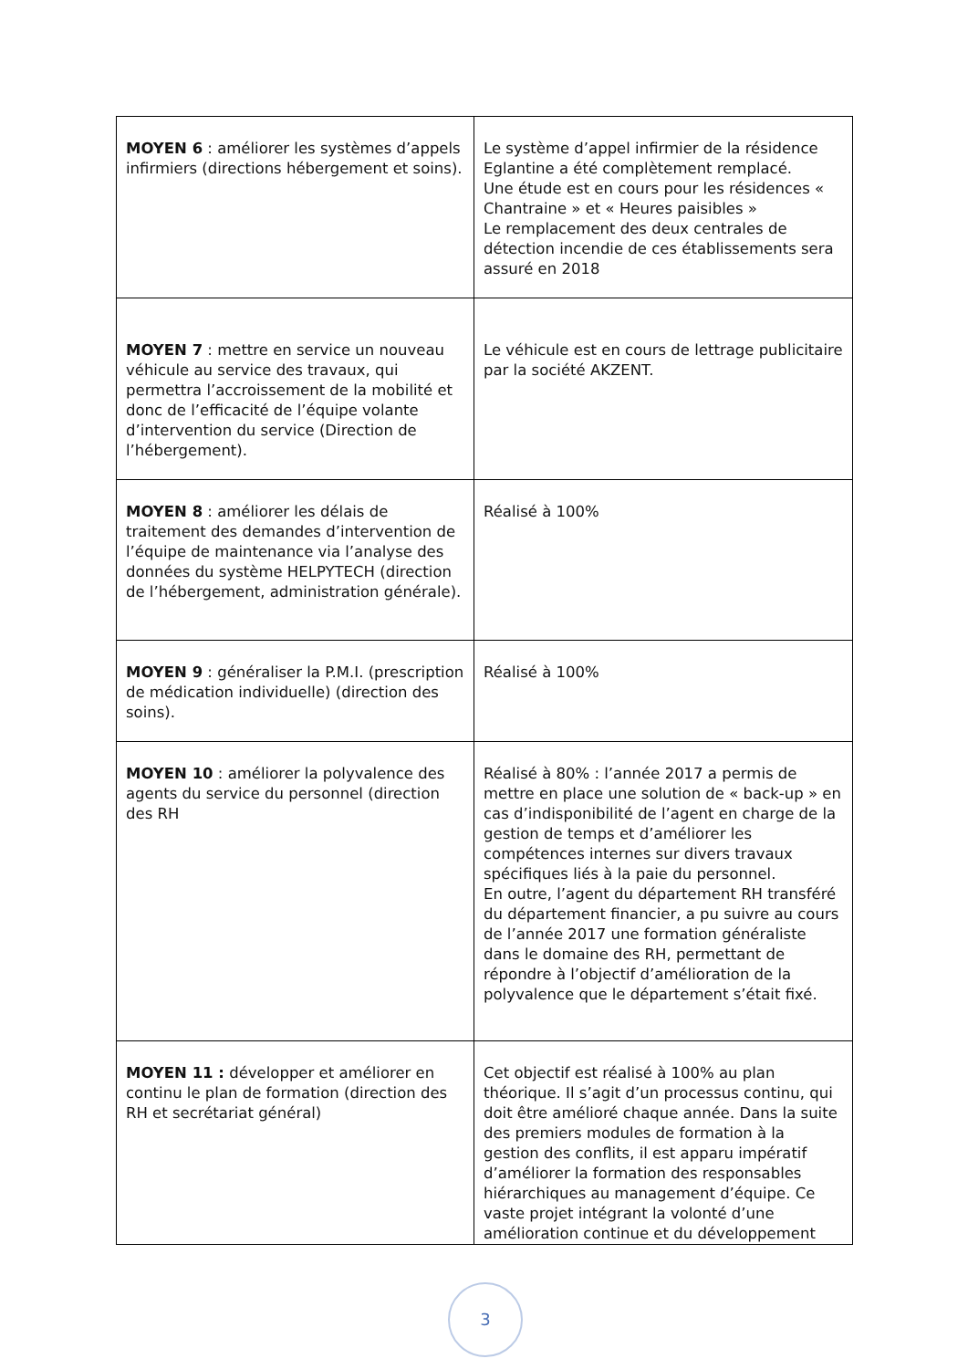| MOYEN 6 : améliorer les systèmes d’appels infirmiers (directions hébergement et soins). | Le système d’appel infirmier de la résidence Eglantine a été complètement remplacé. Une étude est en cours pour les résidences « Chantraine » et « Heures paisibles » Le remplacement des deux centrales de détection incendie de ces établissements sera assuré en 2018 |
| MOYEN 7 : mettre en service un nouveau véhicule au service des travaux, qui permettra l’accroissement de la mobilité et donc de l’efficacité de l’équipe volante d’intervention du service (Direction de l’hébergement). | Le véhicule est en cours de lettrage publicitaire par la société AKZENT. |
| MOYEN 8 : améliorer les délais de traitement des demandes d’intervention de l’équipe de maintenance via l’analyse des données du système HELPYTECH (direction de l’hébergement, administration générale). | Réalisé à 100% |
| MOYEN 9 : généraliser la P.M.I. (prescription de médication individuelle) (direction des soins). | Réalisé à 100% |
| MOYEN 10 : améliorer la polyvalence des agents du service du personnel (direction des RH | Réalisé à 80% : l’année 2017 a permis de mettre en place une solution de « back-up » en cas d’indisponibilité de l’agent en charge de la gestion de temps et d’améliorer les compétences internes sur divers travaux spécifiques liés à la paie du personnel. En outre, l’agent du département RH transféré du département financier, a pu suivre au cours de l’année 2017 une formation généraliste dans le domaine des RH, permettant de répondre à l’objectif d’amélioration de la polyvalence que le département s’était fixé. |
| MOYEN 11 : développer et améliorer en continu le plan de formation (direction des RH et secrétariat général) | Cet objectif est réalisé à 100% au plan théorique. Il s’agit d’un processus continu, qui doit être amélioré chaque année. Dans la suite des premiers modules de formation à la gestion des conflits, il est apparu impératif d’améliorer la formation des responsables hiérarchiques au management d’équipe. Ce vaste projet intégrant la volonté d’une amélioration continue et du développement |
3